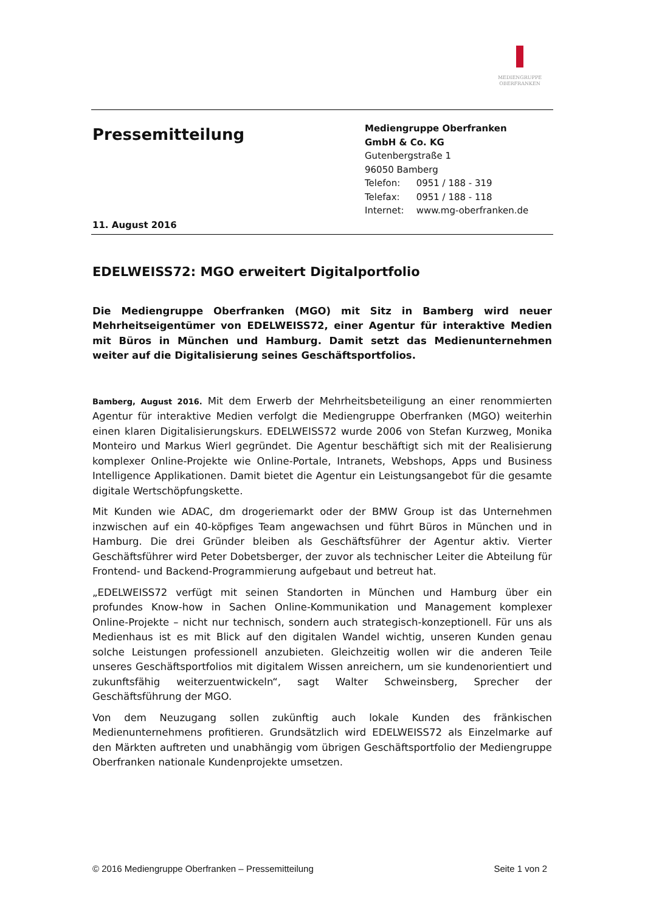MEDIENGRUPPE
OBERFRANKEN
Pressemitteilung
11. August 2016
Mediengruppe Oberfranken
GmbH & Co. KG
Gutenbergstraße 1
96050 Bamberg
| Telefon: | 0951 / 188 - 319 |
| Telefax: | 0951 / 188 - 118 |
| Internet: | www.mg-oberfranken.de |
EDELWEISS72: MGO erweitert Digitalportfolio
Die Mediengruppe Oberfranken (MGO) mit Sitz in Bamberg wird neuer Mehrheitseigentümer von EDELWEISS72, einer Agentur für interaktive Medien mit Büros in München und Hamburg. Damit setzt das Medienunternehmen weiter auf die Digitalisierung seines Geschäftsportfolios.
Bamberg, August 2016. Mit dem Erwerb der Mehrheitsbeteiligung an einer renommierten Agentur für interaktive Medien verfolgt die Mediengruppe Oberfranken (MGO) weiterhin einen klaren Digitalisierungskurs. EDELWEISS72 wurde 2006 von Stefan Kurzweg, Monika Monteiro und Markus Wierl gegründet. Die Agentur beschäftigt sich mit der Realisierung komplexer Online-Projekte wie Online-Portale, Intranets, Webshops, Apps und Business Intelligence Applikationen. Damit bietet die Agentur ein Leistungsangebot für die gesamte digitale Wertschöpfungskette.
Mit Kunden wie ADAC, dm drogeriemarkt oder der BMW Group ist das Unternehmen inzwischen auf ein 40-köpfiges Team angewachsen und führt Büros in München und in Hamburg. Die drei Gründer bleiben als Geschäftsführer der Agentur aktiv. Vierter Geschäftsführer wird Peter Dobetsberger, der zuvor als technischer Leiter die Abteilung für Frontend- und Backend-Programmierung aufgebaut und betreut hat.
„EDELWEISS72 verfügt mit seinen Standorten in München und Hamburg über ein profundes Know-how in Sachen Online-Kommunikation und Management komplexer Online-Projekte – nicht nur technisch, sondern auch strategisch-konzeptionell. Für uns als Medienhaus ist es mit Blick auf den digitalen Wandel wichtig, unseren Kunden genau solche Leistungen professionell anzubieten. Gleichzeitig wollen wir die anderen Teile unseres Geschäftsportfolios mit digitalem Wissen anreichern, um sie kundenorientiert und zukunftsfähig weiterzuentwickeln“, sagt Walter Schweinsberg, Sprecher der Geschäftsführung der MGO.
Von dem Neuzugang sollen zukünftig auch lokale Kunden des fränkischen Medienunternehmens profitieren. Grundsätzlich wird EDELWEISS72 als Einzelmarke auf den Märkten auftreten und unabhängig vom übrigen Geschäftsportfolio der Mediengruppe Oberfranken nationale Kundenprojekte umsetzen.
© 2016 Mediengruppe Oberfranken – Pressemitteilung Seite 1 von 2